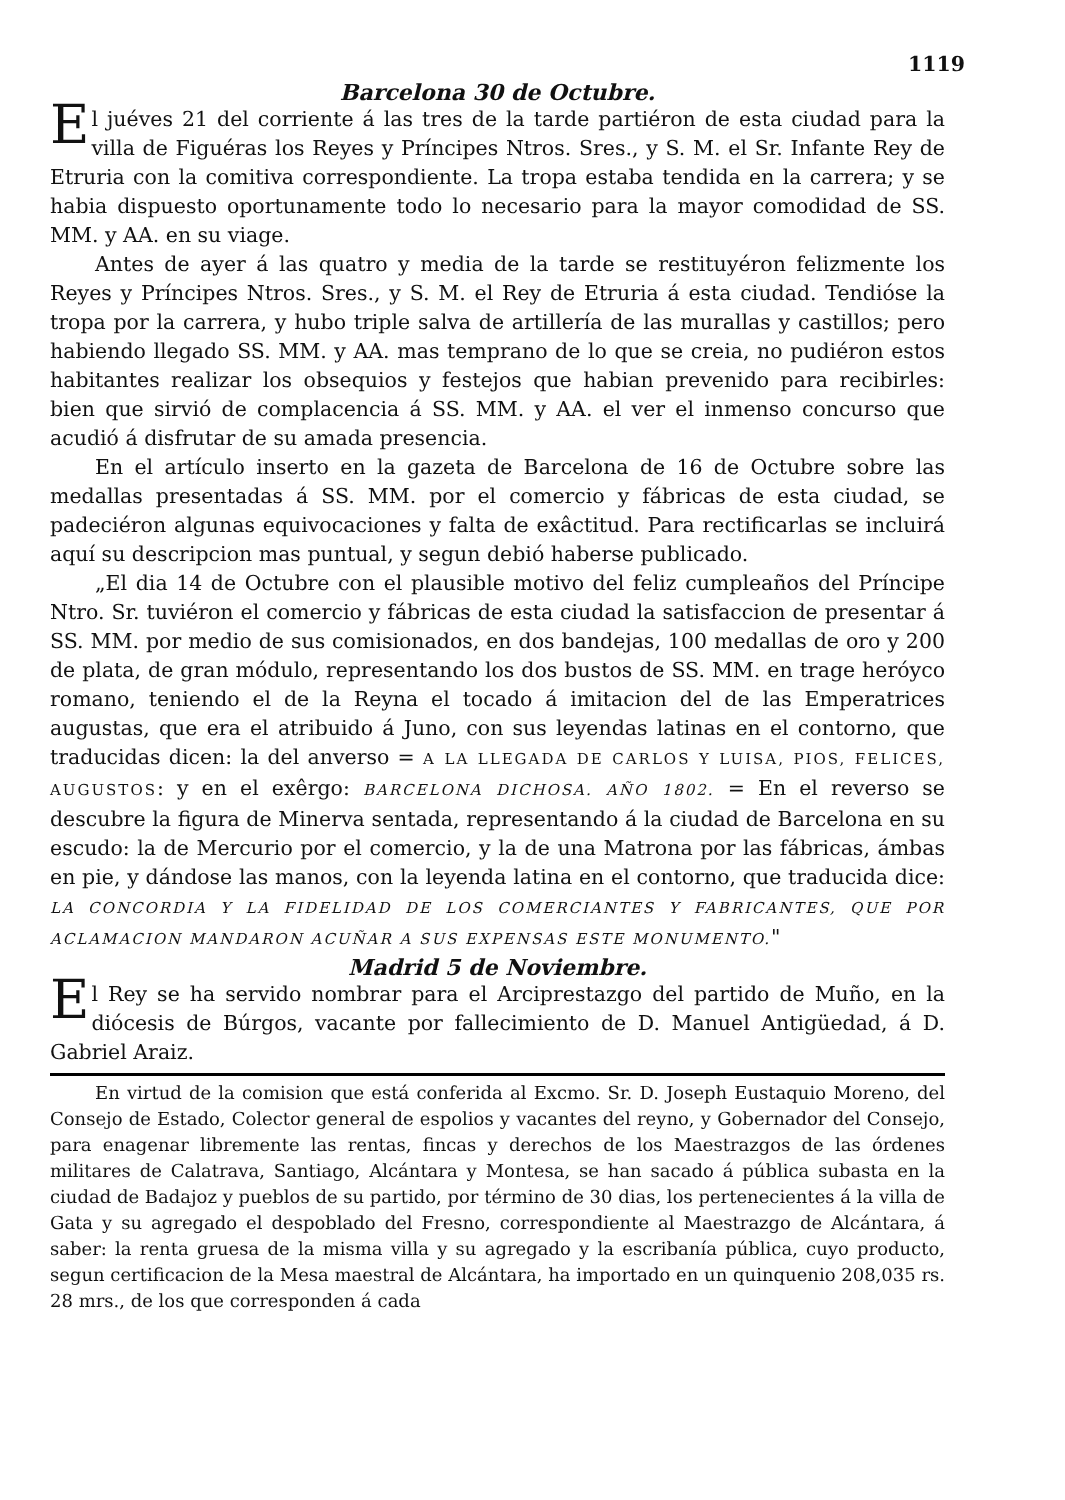1119
Barcelona 30 de Octubre.
El juéves 21 del corriente á las tres de la tarde partiéron de esta ciudad para la villa de Figuéras los Reyes y Príncipes Ntros. Sres., y S. M. el Sr. Infante Rey de Etruria con la comitiva correspondiente. La tropa estaba tendida en la carrera; y se habia dispuesto oportunamente todo lo necesario para la mayor comodidad de SS. MM. y AA. en su viage.
Antes de ayer á las quatro y media de la tarde se restituyéron felizmente los Reyes y Príncipes Ntros. Sres., y S. M. el Rey de Etruria á esta ciudad. Tendióse la tropa por la carrera, y hubo triple salva de artillería de las murallas y castillos; pero habiendo llegado SS. MM. y AA. mas temprano de lo que se creia, no pudiéron estos habitantes realizar los obsequios y festejos que habian prevenido para recibirles: bien que sirvió de complacencia á SS. MM. y AA. el ver el inmenso concurso que acudió á disfrutar de su amada presencia.
En el artículo inserto en la gazeta de Barcelona de 16 de Octubre sobre las medallas presentadas á SS. MM. por el comercio y fábricas de esta ciudad, se padeciéron algunas equivocaciones y falta de exâctitud. Para rectificarlas se incluirá aquí su descripcion mas puntual, y segun debió haberse publicado.
„El dia 14 de Octubre con el plausible motivo del feliz cumpleaños del Príncipe Ntro. Sr. tuviéron el comercio y fábricas de esta ciudad la satisfaccion de presentar á SS. MM. por medio de sus comisionados, en dos bandejas, 100 medallas de oro y 200 de plata, de gran módulo, representando los dos bustos de SS. MM. en trage heróyco romano, teniendo el de la Reyna el tocado á imitacion del de las Emperatrices augustas, que era el atribuido á Juno, con sus leyendas latinas en el contorno, que traducidas dicen: la del anverso = A LA LLEGADA DE CARLOS Y LUISA, PIOS, FELICES, AUGUSTOS: y en el exêrgo: BARCELONA DICHOSA. AÑO 1802. = En el reverso se descubre la figura de Minerva sentada, representando á la ciudad de Barcelona en su escudo: la de Mercurio por el comercio, y la de una Matrona por las fábricas, ámbas en pie, y dándose las manos, con la leyenda latina en el contorno, que traducida dice: LA CONCORDIA Y LA FIDELIDAD DE LOS COMERCIANTES Y FABRICANTES, QUE POR ACLAMACION MANDARON ACUÑAR A SUS EXPENSAS ESTE MONUMENTO."
Madrid 5 de Noviembre.
El Rey se ha servido nombrar para el Arciprestazgo del partido de Muño, en la diócesis de Búrgos, vacante por fallecimiento de D. Manuel Antigüedad, á D. Gabriel Araiz.
En virtud de la comision que está conferida al Excmo. Sr. D. Joseph Eustaquio Moreno, del Consejo de Estado, Colector general de espolios y vacantes del reyno, y Gobernador del Consejo, para enagenar libremente las rentas, fincas y derechos de los Maestrazgos de las órdenes militares de Calatrava, Santiago, Alcántara y Montesa, se han sacado á pública subasta en la ciudad de Badajoz y pueblos de su partido, por término de 30 dias, los pertenecientes á la villa de Gata y su agregado el despoblado del Fresno, correspondiente al Maestrazgo de Alcántara, á saber: la renta gruesa de la misma villa y su agregado y la escribanía pública, cuyo producto, segun certificacion de la Mesa maestral de Alcántara, ha importado en un quinquenio 208,035 rs. 28 mrs., de los que corresponden á cada